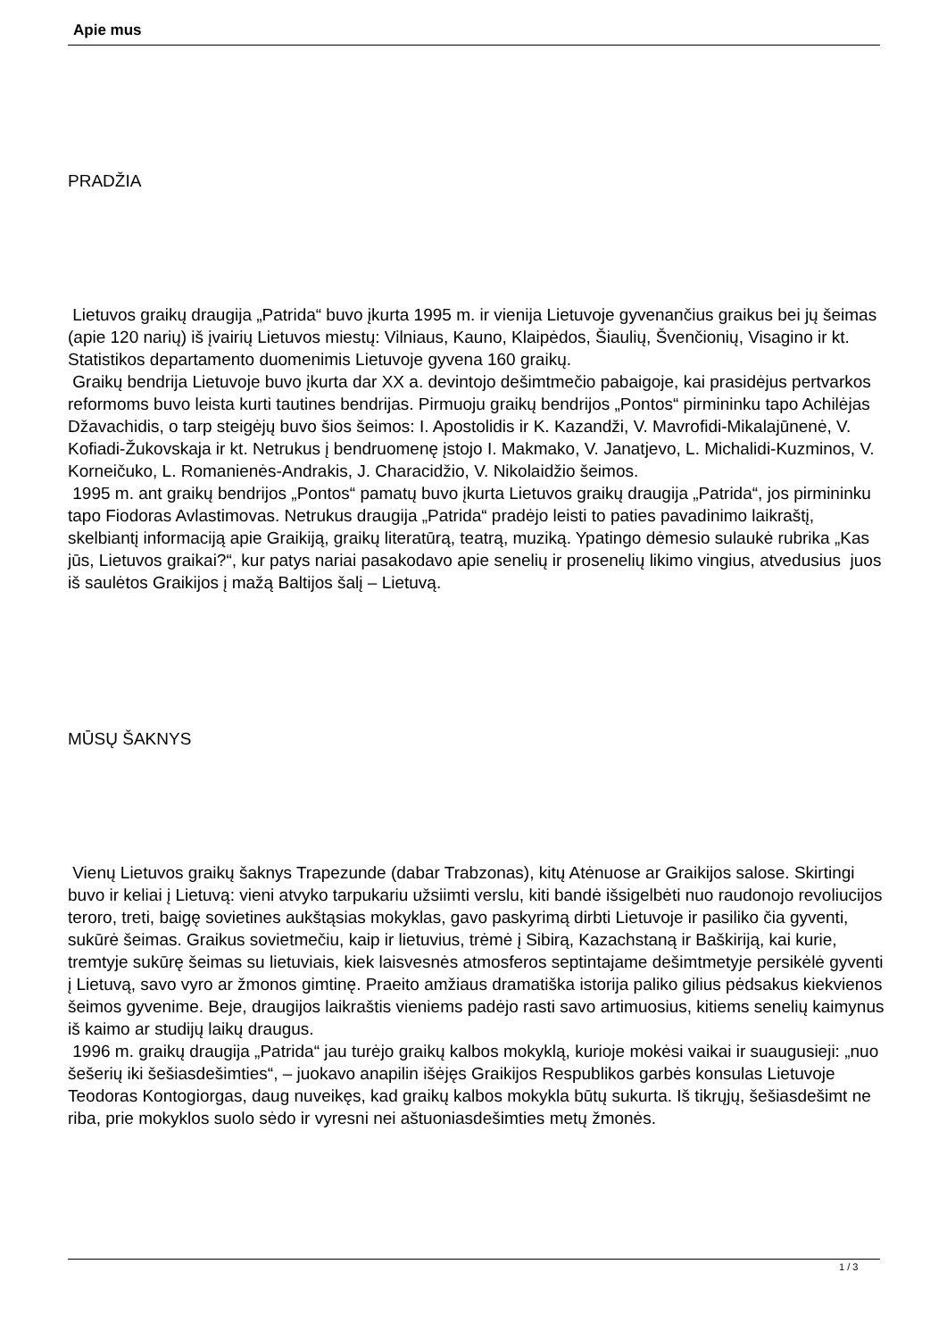Apie mus
PRADŽIA
Lietuvos graikų draugija „Patrida“ buvo įkurta 1995 m. ir vienija Lietuvoje gyvenančius graikus bei jų šeimas (apie 120 narių) iš įvairių Lietuvos miestų: Vilniaus, Kauno, Klaipėdos, Šiaulių, Švenčionių, Visagino ir kt. Statistikos departamento duomenimis Lietuvoje gyvena 160 graikų.
Graikų bendrija Lietuvoje buvo įkurta dar XX a. devintojo dešimtmečio pabaigoje, kai prasidėjus pertvarkos reformoms buvo leista kurti tautines bendrijas. Pirmuoju graikų bendrijos „Pontos“ pirmininku tapo Achilėjas Džavachidis, o tarp steigėjų buvo šios šeimos: I. Apostolidis ir K. Kazandži, V. Mavrofidi-Mikalajūnenė, V. Kofiadi-Žukovskaja ir kt. Netrukus į bendruomenę įstojo I. Makmako, V. Janatjevo, L. Michalidi-Kuzminos, V. Korneičuko, L. Romanienės-Andrakis, J. Characidžio, V. Nikolaidžio šeimos.
1995 m. ant graikų bendrijos „Pontos“ pamatų buvo įkurta Lietuvos graikų draugija „Patrida“, jos pirmininku tapo Fiodoras Avlastimovas. Netrukus draugija „Patrida“ pradėjo leisti to paties pavadinimo laikraštį, skelbiantį informaciją apie Graikiją, graikų literatūrą, teatrą, muziką. Ypatingo dėmesio sulaukė rubrika „Kas jūs, Lietuvos graikai?“, kur patys nariai pasakodavo apie senelių ir prosenelių likimo vingius, atvedusius juos iš saulėtos Graikijos į mažą Baltijos šalį – Lietuvą.
MŪSŲ ŠAKNYS
Vienų Lietuvos graikų šaknys Trapezunde (dabar Trabzonas), kitų Atėnuose ar Graikijos salose. Skirtingi buvo ir keliai į Lietuvą: vieni atvyko tarpukariu užsiimti verslu, kiti bandė išsigelbėti nuo raudonojo revoliucijos teroro, treti, baigę sovietines aukštąsias mokyklas, gavo paskyrimą dirbti Lietuvoje ir pasiliko čia gyventi, sukūrė šeimas. Graikus sovietmečiu, kaip ir lietuvius, trėmė į Sibirą, Kazachstaną ir Baškiriją, kai kurie, tremtyje sukūrę šeimas su lietuviais, kiek laisvesnės atmosferos septintajame dešimtmetyje persikėlė gyventi į Lietuvą, savo vyro ar žmonos gimtinę. Praeito amžiaus dramatiška istorija paliko gilius pėdsakus kiekvienos šeimos gyvenime. Beje, draugijos laikraštis vieniems padėjo rasti savo artimuosius, kitiems senelių kaimynus iš kaimo ar studijų laikų draugus.
1996 m. graikų draugija „Patrida“ jau turėjo graikų kalbos mokyklą, kurioje mokėsi vaikai ir suaugusieji: „nuo šešerių iki šešiasdešimties“, – juokavo anapilin išėjęs Graikijos Respublikos garbės konsulas Lietuvoje Teodoras Kontogiorgas, daug nuveikęs, kad graikų kalbos mokykla būtų sukurta. Iš tikrųjų, šešiasdešimt ne riba, prie mokyklos suolo sėdo ir vyresni nei aštuoniasdešimties metų žmonės.
1 / 3